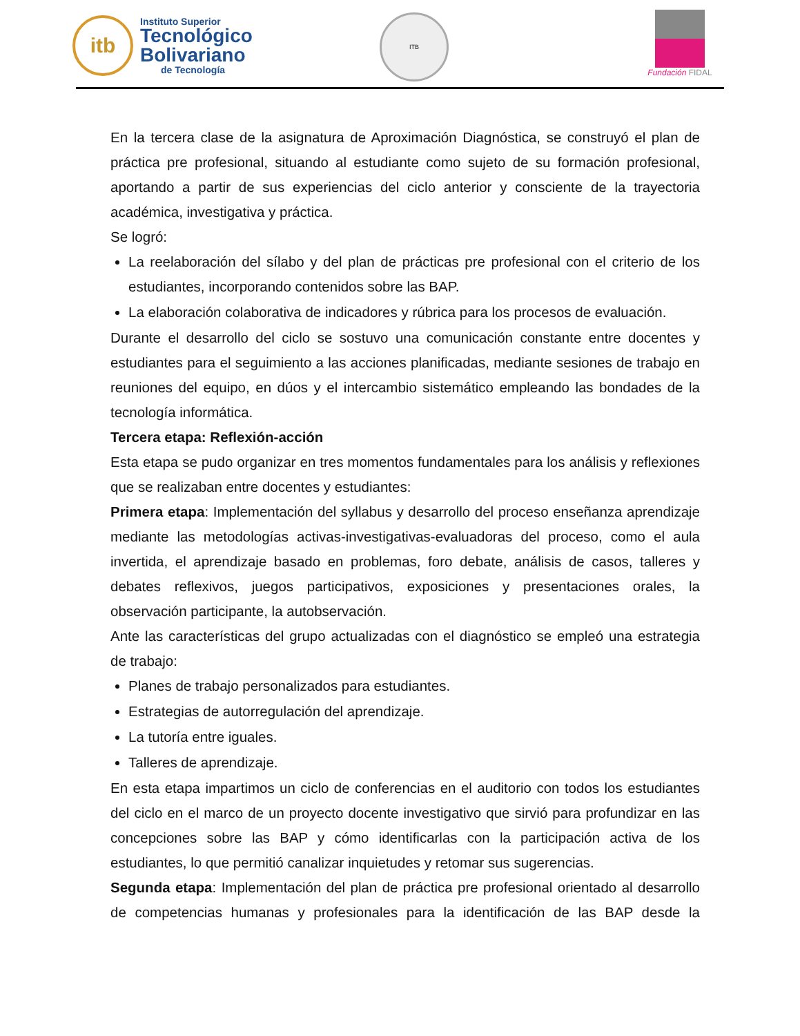itb
Instituto Superior
Tecnológico
Bolivariano
de Tecnología
ITB
Fundación FIDAL
En la tercera clase de la asignatura de Aproximación Diagnóstica, se construyó el plan de práctica pre profesional, situando al estudiante como sujeto de su formación profesional, aportando a partir de sus experiencias del ciclo anterior y consciente de la trayectoria académica, investigativa y práctica.
Se logró:
La reelaboración del sílabo y del plan de prácticas pre profesional con el criterio de los estudiantes, incorporando contenidos sobre las BAP.
La elaboración colaborativa de indicadores y rúbrica para los procesos de evaluación.
Durante el desarrollo del ciclo se sostuvo una comunicación constante entre docentes y estudiantes para el seguimiento a las acciones planificadas, mediante sesiones de trabajo en reuniones del equipo, en dúos y el intercambio sistemático empleando las bondades de la tecnología informática.
Tercera etapa: Reflexión-acción
Esta etapa se pudo organizar en tres momentos fundamentales para los análisis y reflexiones que se realizaban entre docentes y estudiantes:
Primera etapa: Implementación del syllabus y desarrollo del proceso enseñanza aprendizaje mediante las metodologías activas-investigativas-evaluadoras del proceso, como el aula invertida, el aprendizaje basado en problemas, foro debate, análisis de casos, talleres y debates reflexivos, juegos participativos, exposiciones y presentaciones orales, la observación participante, la autobservación.
Ante las características del grupo actualizadas con el diagnóstico se empleó una estrategia de trabajo:
Planes de trabajo personalizados para estudiantes.
Estrategias de autorregulación del aprendizaje.
La tutoría entre iguales.
Talleres de aprendizaje.
En esta etapa impartimos un ciclo de conferencias en el auditorio con todos los estudiantes del ciclo en el marco de un proyecto docente investigativo que sirvió para profundizar en las concepciones sobre las BAP y cómo identificarlas con la participación activa de los estudiantes, lo que permitió canalizar inquietudes y retomar sus sugerencias.
Segunda etapa: Implementación del plan de práctica pre profesional orientado al desarrollo de competencias humanas y profesionales para la identificación de las BAP desde la